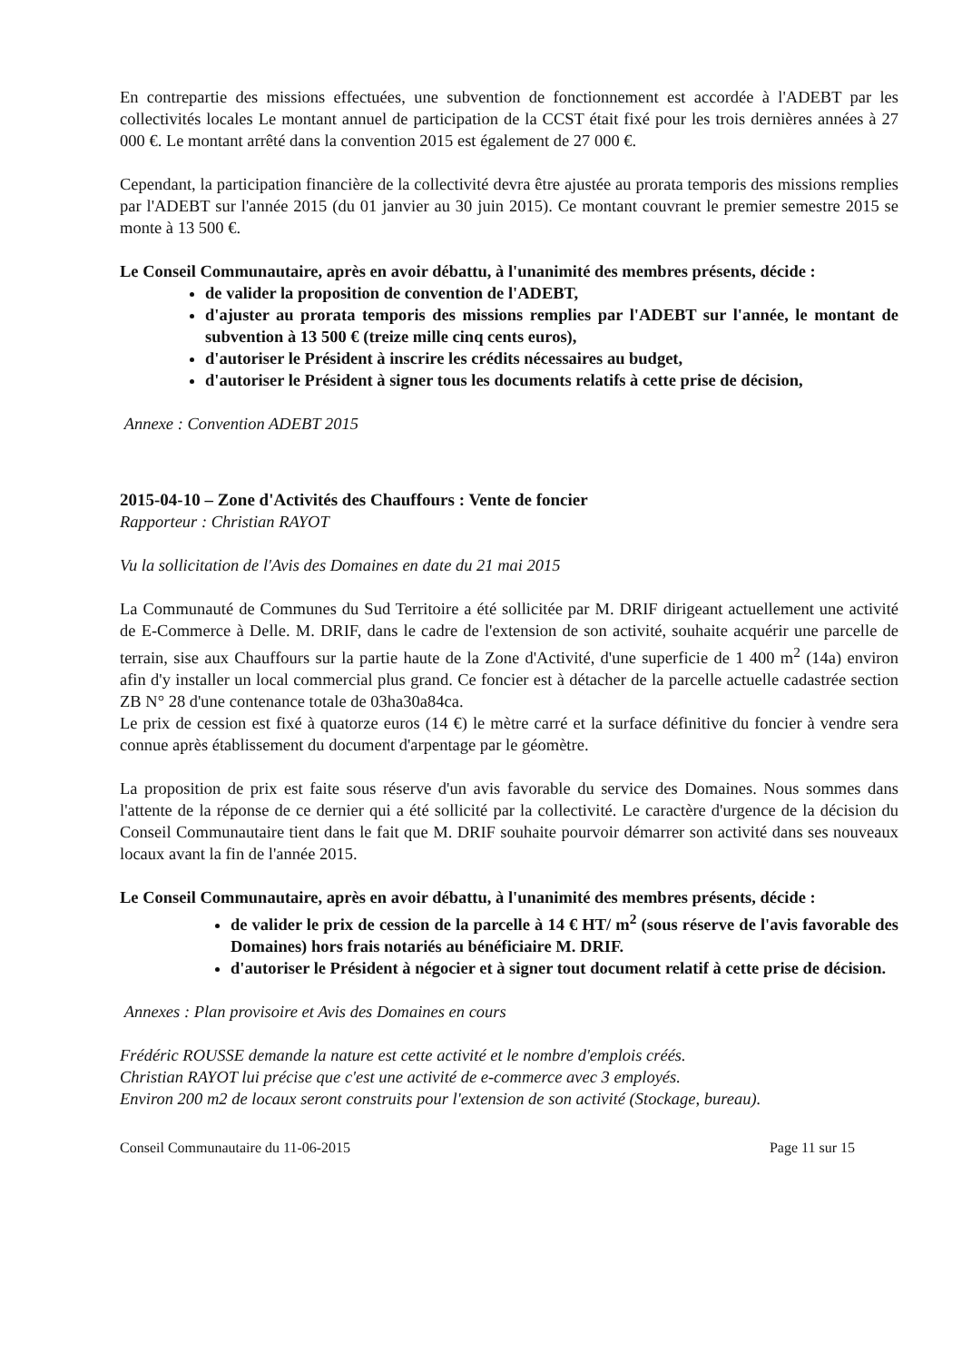En contrepartie des missions effectuées, une subvention de fonctionnement est accordée à l'ADEBT par les collectivités locales Le montant annuel de participation de la CCST était fixé pour les trois dernières années à 27 000 €. Le montant arrêté dans la convention 2015 est également de 27 000 €.
Cependant, la participation financière de la collectivité devra être ajustée au prorata temporis des missions remplies par l'ADEBT sur l'année 2015 (du 01 janvier au 30 juin 2015). Ce montant couvrant le premier semestre 2015 se monte à 13 500 €.
Le Conseil Communautaire, après en avoir débattu, à l'unanimité des membres présents, décide :
de valider la proposition de convention de l'ADEBT,
d'ajuster au prorata temporis des missions remplies par l'ADEBT sur l'année, le montant de subvention à 13 500 € (treize mille cinq cents euros),
d'autoriser le Président à inscrire les crédits nécessaires au budget,
d'autoriser le Président à signer tous les documents relatifs à cette prise de décision,
Annexe : Convention ADEBT 2015
2015-04-10 – Zone d'Activités des Chauffours : Vente de foncier
Rapporteur : Christian RAYOT
Vu la sollicitation de l'Avis des Domaines en date du 21 mai 2015
La Communauté de Communes du Sud Territoire a été sollicitée par M. DRIF dirigeant actuellement une activité de E-Commerce à Delle. M. DRIF, dans le cadre de l'extension de son activité, souhaite acquérir une parcelle de terrain, sise aux Chauffours sur la partie haute de la Zone d'Activité, d'une superficie de 1 400 m<sup>2</sup> (14a) environ afin d'y installer un local commercial plus grand. Ce foncier est à détacher de la parcelle actuelle cadastrée section ZB N° 28 d'une contenance totale de 03ha30a84ca.
Le prix de cession est fixé à quatorze euros (14 €) le mètre carré et la surface définitive du foncier à vendre sera connue après établissement du document d'arpentage par le géomètre.
La proposition de prix est faite sous réserve d'un avis favorable du service des Domaines. Nous sommes dans l'attente de la réponse de ce dernier qui a été sollicité par la collectivité. Le caractère d'urgence de la décision du Conseil Communautaire tient dans le fait que M. DRIF souhaite pourvoir démarrer son activité dans ses nouveaux locaux avant la fin de l'année 2015.
Le Conseil Communautaire, après en avoir débattu, à l'unanimité des membres présents, décide :
de valider le prix de cession de la parcelle à 14 € HT/ m<sup>2</sup> (sous réserve de l'avis favorable des Domaines) hors frais notariés au bénéficiaire M. DRIF.
d'autoriser le Président à négocier et à signer tout document relatif à cette prise de décision.
Annexes : Plan provisoire et Avis des Domaines en cours
Frédéric ROUSSE demande la nature est cette activité et le nombre d'emplois créés.
Christian RAYOT lui précise que c'est une activité de e-commerce avec 3 employés.
Environ 200 m2 de locaux seront construits pour l'extension de son activité (Stockage, bureau).
Conseil Communautaire du 11-06-2015 Page 11 sur 15